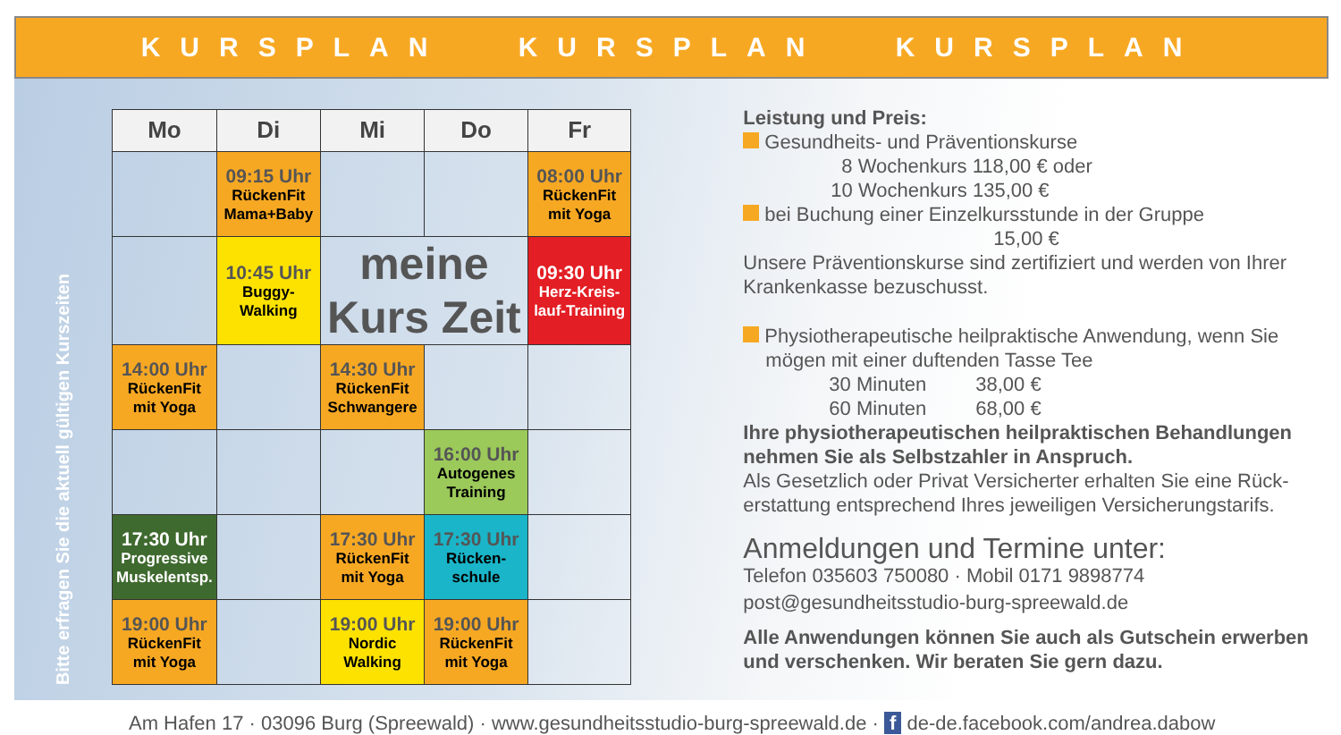KURSPLAN KURSPLAN KURSPLAN
Bitte erfragen Sie die aktuell gültigen Kurszeiten
| Mo | Di | Mi | Do | Fr |
| --- | --- | --- | --- | --- |
| | 09:15 Uhr RückenFit Mama+Baby | | | 08:00 Uhr RückenFit mit Yoga |
| | 10:45 Uhr Buggy- Walking | meine Kurs Zeit | | 09:30 Uhr Herz-Kreis- lauf-Training |
| 14:00 Uhr RückenFit mit Yoga | | 14:30 Uhr RückenFit Schwangere | | |
| | | | 16:00 Uhr Autogenes Training | |
| 17:30 Uhr Progressive Muskelentsp. | | 17:30 Uhr RückenFit mit Yoga | 17:30 Uhr Rücken- schule | |
| 19:00 Uhr RückenFit mit Yoga | | 19:00 Uhr Nordic Walking | 19:00 Uhr RückenFit mit Yoga | |
Leistung und Preis:
Gesundheits- und Präventionskurse
8 Wochenkurs 118,00 € oder
10 Wochenkurs 135,00 €
bei Buchung einer Einzelkursstunde in der Gruppe
15,00 €
Unsere Präventionskurse sind zertifiziert und werden von Ihrer Krankenkasse bezuschusst.
Physiotherapeutische heilpraktische Anwendung, wenn Sie
mögen mit einer duftenden Tasse Tee
30 Minuten 38,00 €
60 Minuten 68,00 €
Ihre physiotherapeutischen heilpraktischen Behandlungen nehmen Sie als Selbstzahler in Anspruch.
Als Gesetzlich oder Privat Versicherter erhalten Sie eine Rück-erstattung entsprechend Ihres jeweiligen Versicherungstarifs.
Anmeldungen und Termine unter:
Telefon 035603 750080 · Mobil 0171 9898774
post@gesundheitsstudio-burg-spreewald.de
Alle Anwendungen können Sie auch als Gutschein erwerben und verschenken. Wir beraten Sie gern dazu.
Am Hafen 17 · 03096 Burg (Spreewald) · www.gesundheitsstudio-burg-spreewald.de · f de-de.facebook.com/andrea.dabow